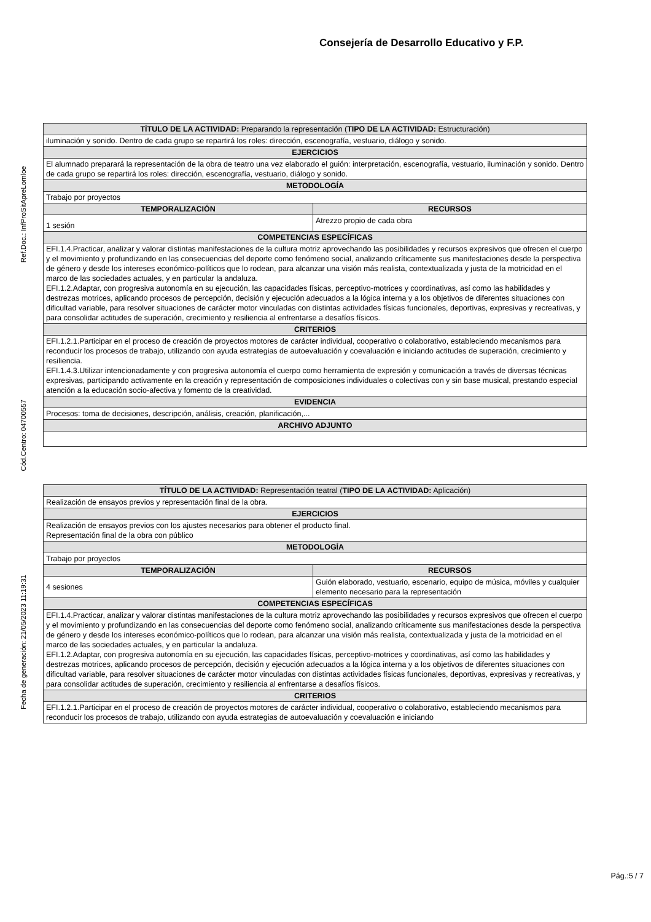Consejería de Desarrollo Educativo y F.P.
Ref.Doc.: InfProSitApreLomloe
Cód.Centro: 04700557
Fecha de generación: 21/05/2023 11:19:31
| TÍTULO DE LA ACTIVIDAD: Preparando la representación ( TIPO DE LA ACTIVIDAD: Estructuración) | |
| --- | --- |
| iluminación y sonido. Dentro de cada grupo se repartirá los roles: dirección, escenografía, vestuario, diálogo y sonido. | |
| EJERCICIOS | |
| El alumnado preparará la representación de la obra de teatro una vez elaborado el guión: interpretación, escenografía, vestuario, iluminación y sonido. Dentro de cada grupo se repartirá los roles: dirección, escenografía, vestuario, diálogo y sonido. | |
| METODOLOGÍA | |
| Trabajo por proyectos | |
| TEMPORALIZACIÓN | RECURSOS |
| 1 sesión | Atrezzo propio de cada obra |
| COMPETENCIAS ESPECÍFICAS | |
| EFI.1.4.Practicar, analizar y valorar distintas manifestaciones de la cultura motriz aprovechando las posibilidades y recursos expresivos que ofrecen el cuerpo y el movimiento y profundizando en las consecuencias del deporte como fenómeno social, analizando críticamente sus manifestaciones desde la perspectiva de género y desde los intereses económico-políticos que lo rodean, para alcanzar una visión más realista, contextualizada y justa de la motricidad en el marco de las sociedades actuales, y en particular la andaluza. EFI.1.2.Adaptar, con progresiva autonomía en su ejecución, las capacidades físicas, perceptivo-motrices y coordinativas, así como las habilidades y destrezas motrices, aplicando procesos de percepción, decisión y ejecución adecuados a la lógica interna y a los objetivos de diferentes situaciones con dificultad variable, para resolver situaciones de carácter motor vinculadas con distintas actividades físicas funcionales, deportivas, expresivas y recreativas, y para consolidar actitudes de superación, crecimiento y resiliencia al enfrentarse a desafíos físicos. | |
| CRITERIOS | |
| EFI.1.2.1.Participar en el proceso de creación de proyectos motores de carácter individual, cooperativo o colaborativo, estableciendo mecanismos para reconducir los procesos de trabajo, utilizando con ayuda estrategias de autoevaluación y coevaluación e iniciando actitudes de superación, crecimiento y resiliencia. EFI.1.4.3.Utilizar intencionadamente y con progresiva autonomía el cuerpo como herramienta de expresión y comunicación a través de diversas técnicas expresivas, participando activamente en la creación y representación de composiciones individuales o colectivas con y sin base musical, prestando especial atención a la educación socio-afectiva y fomento de la creatividad. | |
| EVIDENCIA | |
| Procesos: toma de decisiones, descripción, análisis, creación, planificación,... | |
| ARCHIVO ADJUNTO | |
| TÍTULO DE LA ACTIVIDAD: Representación teatral ( TIPO DE LA ACTIVIDAD: Aplicación) | |
| --- | --- |
| Realización de ensayos previos y representación final de la obra. | |
| EJERCICIOS | |
| Realización de ensayos previos con los ajustes necesarios para obtener el producto final. Representación final de la obra con público | |
| METODOLOGÍA | |
| Trabajo por proyectos | |
| TEMPORALIZACIÓN | RECURSOS |
| 4 sesiones | Guión elaborado, vestuario, escenario, equipo de música, móviles y cualquier elemento necesario para la representación |
| COMPETENCIAS ESPECÍFICAS | |
| EFI.1.4.Practicar, analizar y valorar distintas manifestaciones de la cultura motriz aprovechando las posibilidades y recursos expresivos que ofrecen el cuerpo y el movimiento y profundizando en las consecuencias del deporte como fenómeno social, analizando críticamente sus manifestaciones desde la perspectiva de género y desde los intereses económico-políticos que lo rodean, para alcanzar una visión más realista, contextualizada y justa de la motricidad en el marco de las sociedades actuales, y en particular la andaluza. EFI.1.2.Adaptar, con progresiva autonomía en su ejecución, las capacidades físicas, perceptivo-motrices y coordinativas, así como las habilidades y destrezas motrices, aplicando procesos de percepción, decisión y ejecución adecuados a la lógica interna y a los objetivos de diferentes situaciones con dificultad variable, para resolver situaciones de carácter motor vinculadas con distintas actividades físicas funcionales, deportivas, expresivas y recreativas, y para consolidar actitudes de superación, crecimiento y resiliencia al enfrentarse a desafíos físicos. | |
| CRITERIOS | |
| EFI.1.2.1.Participar en el proceso de creación de proyectos motores de carácter individual, cooperativo o colaborativo, estableciendo mecanismos para reconducir los procesos de trabajo, utilizando con ayuda estrategias de autoevaluación y coevaluación e iniciando | |
Pág.:5 / 7